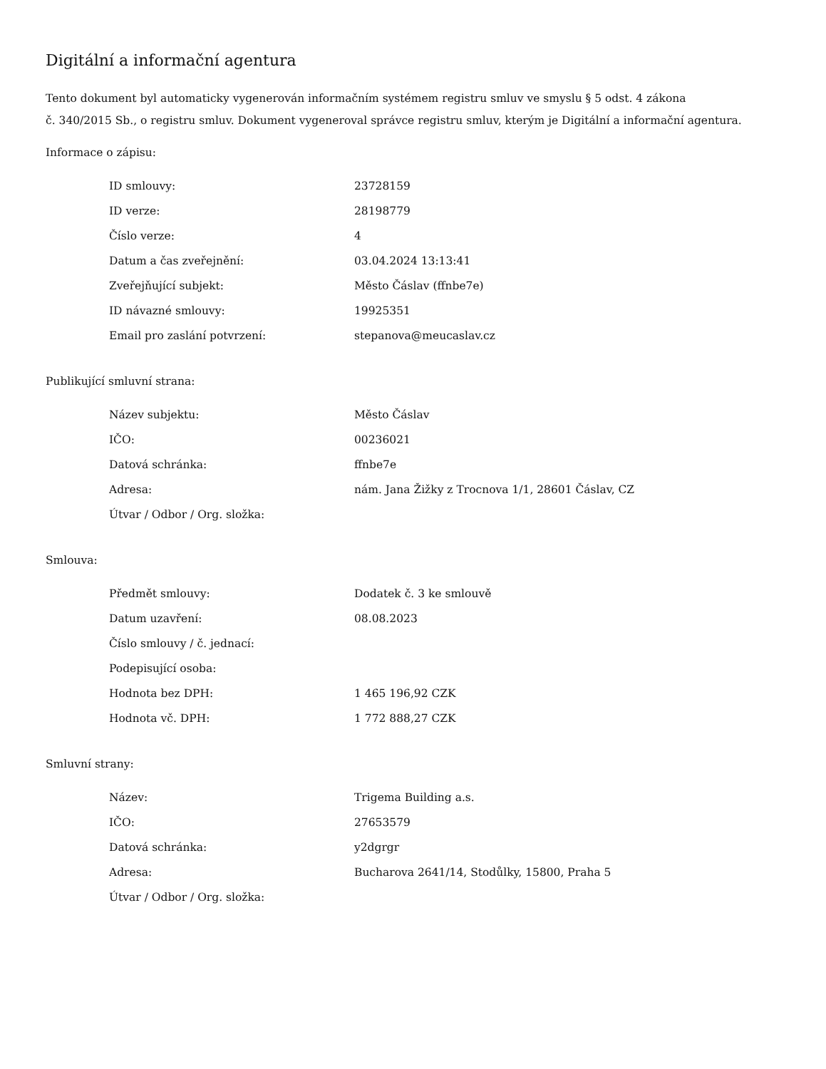Digitální a informační agentura
Tento dokument byl automaticky vygenerován informačním systémem registru smluv ve smyslu § 5 odst. 4 zákona
č. 340/2015 Sb., o registru smluv. Dokument vygeneroval správce registru smluv, kterým je Digitální a informační agentura.
Informace o zápisu:
| ID smlouvy: | 23728159 |
| ID verze: | 28198779 |
| Číslo verze: | 4 |
| Datum a čas zveřejnění: | 03.04.2024 13:13:41 |
| Zveřejňující subjekt: | Město Čáslav (ffnbe7e) |
| ID návazné smlouvy: | 19925351 |
| Email pro zaslání potvrzení: | stepanova@meucaslav.cz |
Publikující smluvní strana:
| Název subjektu: | Město Čáslav |
| IČO: | 00236021 |
| Datová schránka: | ffnbe7e |
| Adresa: | nám. Jana Žižky z Trocnova 1/1, 28601 Čáslav, CZ |
| Útvar / Odbor / Org. složka: | |
Smlouva:
| Předmět smlouvy: | Dodatek č. 3 ke smlouvě |
| Datum uzavření: | 08.08.2023 |
| Číslo smlouvy / č. jednací: | |
| Podepisující osoba: | |
| Hodnota bez DPH: | 1 465 196,92 CZK |
| Hodnota vč. DPH: | 1 772 888,27 CZK |
Smluvní strany:
| Název: | Trigema Building a.s. |
| IČO: | 27653579 |
| Datová schránka: | y2dgrgr |
| Adresa: | Bucharova 2641/14, Stodůlky, 15800, Praha 5 |
| Útvar / Odbor / Org. složka: | |